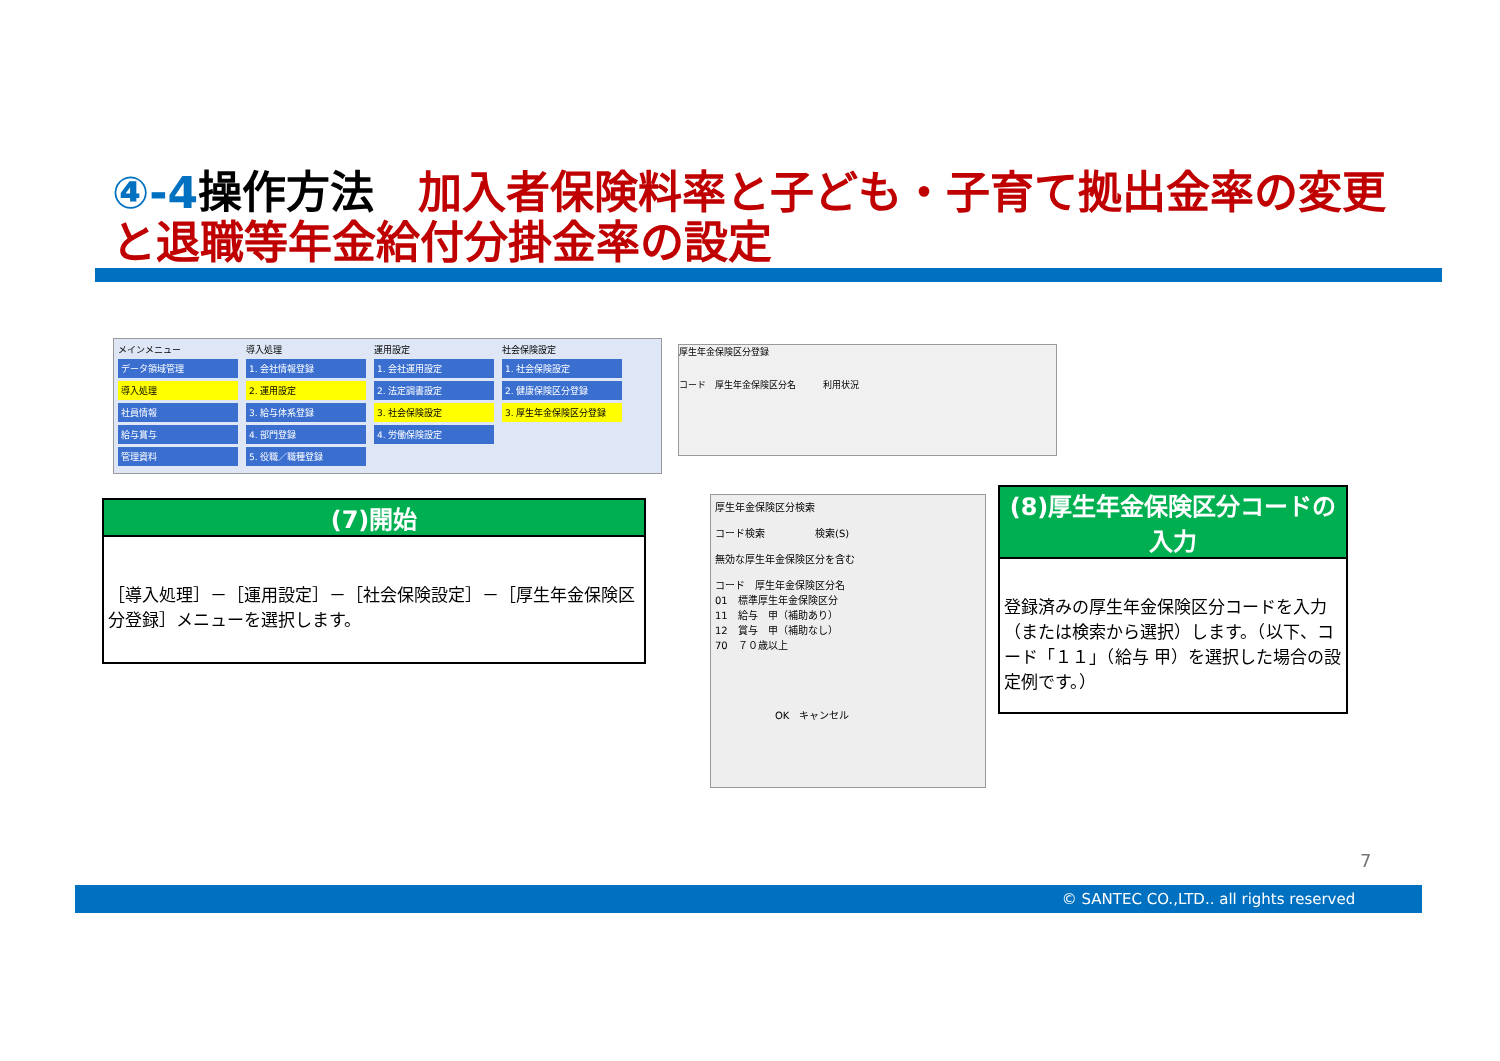④-4操作方法　加入者保険料率と子ども・子育て拠出金率の変更と退職等年金給付分掛金率の設定
メインメニュー
データ領域管理
導入処理
社員情報
給与賞与
管理資料
導入処理
1. 会社情報登録
2. 運用設定
3. 給与体系登録
4. 部門登録
5. 役職／職種登録
運用設定
1. 会社運用設定
2. 法定調書設定
3. 社会保険設定
4. 労働保険設定
社会保険設定
1. 社会保険設定
2. 健康保険区分登録
3. 厚生年金保険区分登録
(7)開始
［導入処理］－［運用設定］－［社会保険設定］－［厚生年金保険区分登録］メニューを選択します。
厚生年金保険区分登録
コード　厚生年金保険区分名　　　利用状況
厚生年金保険区分検索
コード検索　　　　　検索(S)
無効な厚生年金保険区分を含む
コード　厚生年金保険区分名
01　標準厚生年金保険区分
11　給与　甲（補助あり）
12　賞与　甲（補助なし）
70　７０歳以上
　　　　　　OK　キャンセル
(8)厚生年金保険区分コードの入力
登録済みの厚生年金保険区分コードを入力（または検索から選択）します。（以下、コード「１１」（給与 甲）を選択した場合の設定例です。）
7
© SANTEC CO.,LTD.. all rights reserved